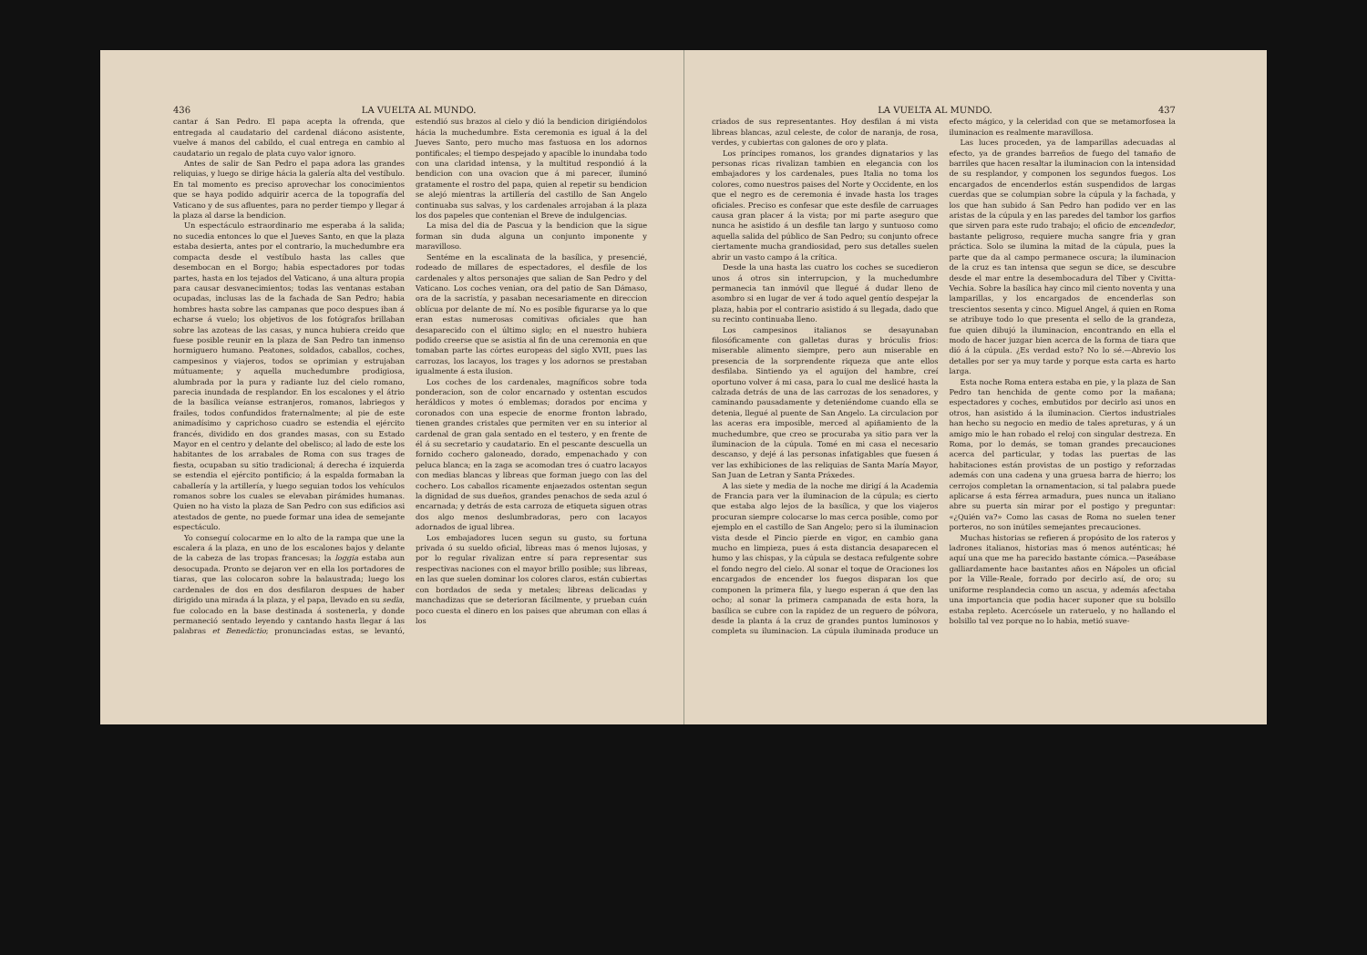436 LA VUELTA AL MUNDO.
cantar á San Pedro. El papa acepta la ofrenda, que entregada al caudatario del cardenal diácono asistente, vuelve á manos del cabildo, el cual entrega en cambio al caudatario un regalo de plata cuyo valor ignoro.
Antes de salir de San Pedro el papa adora las grandes reliquias, y luego se dirige hácia la galería alta del vestíbulo. En tal momento es preciso aprovechar los conocimientos que se haya podido adquirir acerca de la topografía del Vaticano y de sus afluentes, para no perder tiempo y llegar á la plaza al darse la bendicion.
Un espectáculo estraordinario me esperaba á la salida; no sucedia entonces lo que el Jueves Santo, en que la plaza estaba desierta, antes por el contrario, la muchedumbre era compacta desde el vestíbulo hasta las calles que desembocan en el Borgo; habia espectadores por todas partes, hasta en los tejados del Vaticano, á una altura propia para causar desvanecimientos; todas las ventanas estaban ocupadas, inclusas las de la fachada de San Pedro; habia hombres hasta sobre las campanas que poco despues iban á echarse á vuelo; los objetivos de los fotógrafos brillaban sobre las azoteas de las casas, y nunca hubiera creido que fuese posible reunir en la plaza de San Pedro tan inmenso hormiguero humano. Peatones, soldados, caballos, coches, campesinos y viajeros, todos se oprimian y estrujaban mútuamente; y aquella muchedumbre prodigiosa, alumbrada por la pura y radiante luz del cielo romano, parecia inundada de resplandor. En los escalones y el átrio de la basílica veíanse estranjeros, romanos, labriegos y frailes, todos confundidos fraternalmente; al pie de este animadísimo y caprichoso cuadro se estendia el ejército francés, dividido en dos grandes masas, con su Estado Mayor en el centro y delante del obelisco; al lado de este los habitantes de los arrabales de Roma con sus trages de fiesta, ocupaban su sitio tradicional; á derecha é izquierda se estendia el ejército pontificio; á la espalda formaban la caballería y la artillería, y luego seguian todos los vehículos romanos sobre los cuales se elevaban pirámides humanas. Quien no ha visto la plaza de San Pedro con sus edificios asi atestados de gente, no puede formar una idea de semejante espectáculo.
Yo conseguí colocarme en lo alto de la rampa que une la escalera á la plaza, en uno de los escalones bajos y delante de la cabeza de las tropas francesas; la loggia estaba aun desocupada. Pronto se dejaron ver en ella los portadores de tiaras, que las colocaron sobre la balaustrada; luego los cardenales de dos en dos desfilaron despues de haber dirigido una mirada á la plaza, y el papa, llevado en su sedia, fue colocado en la base destinada á sostenerla, y donde permaneció sentado leyendo y cantando hasta llegar á las palabras et Benedictio; pronunciadas estas, se levantó, estendió sus brazos al cielo y dió la bendicion dirigiéndolos hácia la muchedumbre. Esta ceremonia es igual á la del Jueves Santo, pero mucho mas fastuosa en los adornos pontificales; el tiempo despejado y apacible lo inundaba todo con una claridad intensa, y la multitud respondió á la bendicion con una ovacion que á mi parecer, iluminó gratamente el rostro del papa, quien al repetir su bendicion se alejó mientras la artillería del castillo de San Angelo continuaba sus salvas, y los cardenales arrojaban á la plaza los dos papeles que contenian el Breve de indulgencias.
La misa del dia de Pascua y la bendicion que la sigue forman sin duda alguna un conjunto imponente y maravilloso.
Sentéme en la escalinata de la basílica, y presencié, rodeado de millares de espectadores, el desfile de los cardenales y altos personajes que salian de San Pedro y del Vaticano. Los coches venian, ora del patio de San Dámaso, ora de la sacristía, y pasaban necesariamente en direccion oblícua por delante de mí. No es posible figurarse ya lo que eran estas numerosas comitivas oficiales que han desaparecido con el último siglo; en el nuestro hubiera podido creerse que se asistia al fin de una ceremonia en que tomaban parte las córtes europeas del siglo XVII, pues las carrozas, los lacayos, los trages y los adornos se prestaban igualmente á esta ilusion.
Los coches de los cardenales, magníficos sobre toda ponderacion, son de color encarnado y ostentan escudos heráldicos y motes ó emblemas; dorados por encima y coronados con una especie de enorme fronton labrado, tienen grandes cristales que permiten ver en su interior al cardenal de gran gala sentado en el testero, y en frente de él á su secretario y caudatario. En el pescante descuella un fornido cochero galoneado, dorado, empenachado y con peluca blanca; en la zaga se acomodan tres ó cuatro lacayos con medias blancas y libreas que forman juego con las del cochero. Los caballos ricamente enjaezados ostentan segun la dignidad de sus dueños, grandes penachos de seda azul ó encarnada; y detrás de esta carroza de etiqueta siguen otras dos algo menos deslumbradoras, pero con lacayos adornados de igual librea.
Los embajadores lucen segun su gusto, su fortuna privada ó su sueldo oficial, libreas mas ó menos lujosas, y por lo regular rivalizan entre sí para representar sus respectivas naciones con el mayor brillo posible; sus libreas, en las que suelen dominar los colores claros, están cubiertas con bordados de seda y metales; libreas delicadas y manchadizas que se deterioran fácilmente, y prueban cuán poco cuesta el dinero en los paises que abruman con ellas á los
LA VUELTA AL MUNDO. 437
criados de sus representantes. Hoy desfilan á mi vista libreas blancas, azul celeste, de color de naranja, de rosa, verdes, y cubiertas con galones de oro y plata.
Los príncipes romanos, los grandes dignatarios y las personas ricas rivalizan tambien en elegancia con los embajadores y los cardenales, pues Italia no toma los colores, como nuestros paises del Norte y Occidente, en los que el negro es de ceremonia é invade hasta los trages oficiales. Preciso es confesar que este desfile de carruages causa gran placer á la vista; por mi parte aseguro que nunca he asistido á un desfile tan largo y suntuoso como aquella salida del público de San Pedro; su conjunto ofrece ciertamente mucha grandiosidad, pero sus detalles suelen abrir un vasto campo á la crítica.
Desde la una hasta las cuatro los coches se sucedieron unos á otros sin interrupcion, y la muchedumbre permanecia tan inmóvil que llegué á dudar lleno de asombro si en lugar de ver á todo aquel gentío despejar la plaza, habia por el contrario asistido á su llegada, dado que su recinto continuaba lleno.
Los campesinos italianos se desayunaban filosóficamente con galletas duras y bróculis frios: miserable alimento siempre, pero aun miserable en presencia de la sorprendente riqueza que ante ellos desfilaba. Sintiendo ya el aguijon del hambre, creí oportuno volver á mi casa, para lo cual me deslicé hasta la calzada detrás de una de las carrozas de los senadores, y caminando pausadamente y deteniéndome cuando ella se detenia, llegué al puente de San Angelo. La circulacion por las aceras era imposible, merced al apiñamiento de la muchedumbre, que creo se procuraba ya sitio para ver la iluminacion de la cúpula. Tomé en mi casa el necesario descanso, y dejé á las personas infatigables que fuesen á ver las exhibiciones de las reliquias de Santa María Mayor, San Juan de Letran y Santa Práxedes.
A las siete y media de la noche me dirigí á la Academia de Francia para ver la iluminacion de la cúpula; es cierto que estaba algo lejos de la basílica, y que los viajeros procuran siempre colocarse lo mas cerca posible, como por ejemplo en el castillo de San Angelo; pero si la iluminacion vista desde el Pincio pierde en vigor, en cambio gana mucho en limpieza, pues á esta distancia desaparecen el humo y las chispas, y la cúpula se destaca refulgente sobre el fondo negro del cielo. Al sonar el toque de Oraciones los encargados de encender los fuegos disparan los que componen la primera fila, y luego esperan á que den las ocho; al sonar la primera campanada de esta hora, la basílica se cubre con la rapidez de un reguero de pólvora, desde la planta á la cruz de grandes puntos luminosos y completa su iluminacion. La cúpula iluminada produce un efecto mágico, y la celeridad con que se metamorfosea la iluminacion es realmente maravillosa.
Las luces proceden, ya de lamparillas adecuadas al efecto, ya de grandes barreños de fuego del tamaño de barriles que hacen resaltar la iluminacion con la intensidad de su resplandor, y componen los segundos fuegos. Los encargados de encenderlos están suspendidos de largas cuerdas que se columpian sobre la cúpula y la fachada, y los que han subido á San Pedro han podido ver en las aristas de la cúpula y en las paredes del tambor los garfios que sirven para este rudo trabajo; el oficio de encendedor, bastante peligroso, requiere mucha sangre fria y gran práctica. Solo se ilumina la mitad de la cúpula, pues la parte que da al campo permanece oscura; la iluminacion de la cruz es tan intensa que segun se dice, se descubre desde el mar entre la desembocadura del Tíber y Civitta-Vechia. Sobre la basílica hay cinco mil ciento noventa y una lamparillas, y los encargados de encenderlas son trescientos sesenta y cinco. Miguel Angel, á quien en Roma se atribuye todo lo que presenta el sello de la grandeza, fue quien dibujó la iluminacion, encontrando en ella el modo de hacer juzgar bien acerca de la forma de tiara que dió á la cúpula. ¿Es verdad esto? No lo sé.—Abrevio los detalles por ser ya muy tarde y porque esta carta es harto larga.
Esta noche Roma entera estaba en pie, y la plaza de San Pedro tan henchida de gente como por la mañana; espectadores y coches, embutidos por decirlo asi unos en otros, han asistido á la iluminacion. Ciertos industriales han hecho su negocio en medio de tales apreturas, y á un amigo mio le han robado el reloj con singular destreza. En Roma, por lo demás, se toman grandes precauciones acerca del particular, y todas las puertas de las habitaciones están provistas de un postigo y reforzadas además con una cadena y una gruesa barra de hierro; los cerrojos completan la ornamentacion, si tal palabra puede aplicarse á esta férrea armadura, pues nunca un italiano abre su puerta sin mirar por el postigo y preguntar: «¿Quién va?» Como las casas de Roma no suelen tener porteros, no son inútiles semejantes precauciones.
Muchas historias se refieren á propósito de los rateros y ladrones italianos, historias mas ó menos auténticas; hé aquí una que me ha parecido bastante cómica.—Paseábase galliardamente hace bastantes años en Nápoles un oficial por la Ville-Reale, forrado por decirlo así, de oro; su uniforme resplandecia como un ascua, y además afectaba una importancia que podia hacer suponer que su bolsillo estaba repleto. Acercósele un rateruelo, y no hallando el bolsillo tal vez porque no lo habia, metió suave-